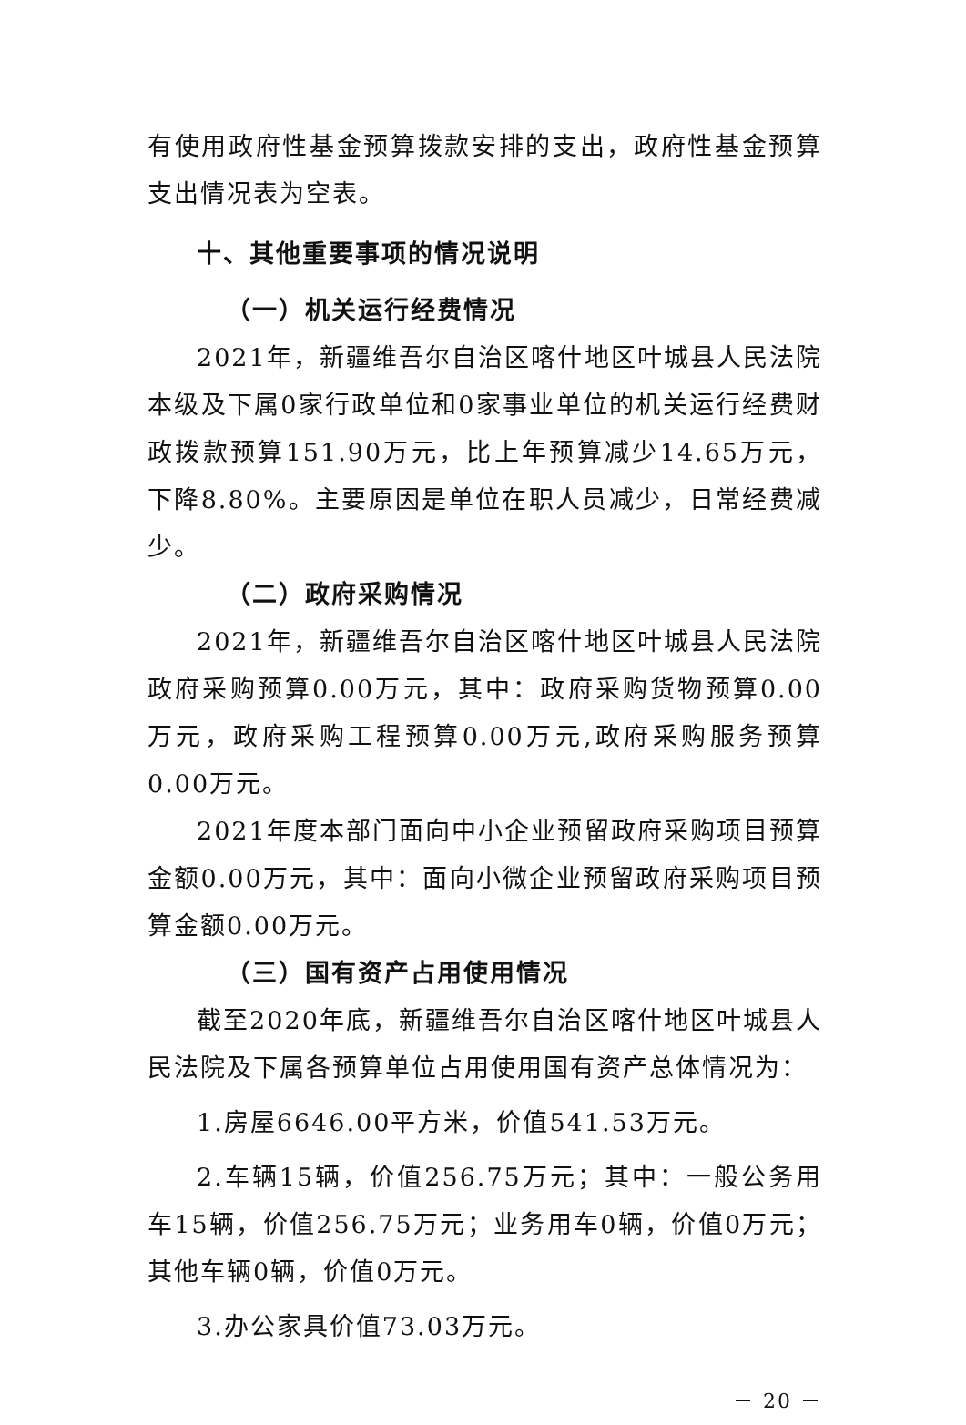有使用政府性基金预算拨款安排的支出，政府性基金预算支出情况表为空表。
十、其他重要事项的情况说明
（一）机关运行经费情况
2021年，新疆维吾尔自治区喀什地区叶城县人民法院本级及下属0家行政单位和0家事业单位的机关运行经费财政拨款预算151.90万元，比上年预算减少14.65万元，下降8.80%。主要原因是单位在职人员减少，日常经费减少。
（二）政府采购情况
2021年，新疆维吾尔自治区喀什地区叶城县人民法院政府采购预算0.00万元，其中：政府采购货物预算0.00万元，政府采购工程预算0.00万元,政府采购服务预算0.00万元。
2021年度本部门面向中小企业预留政府采购项目预算金额0.00万元，其中：面向小微企业预留政府采购项目预算金额0.00万元。
（三）国有资产占用使用情况
截至2020年底，新疆维吾尔自治区喀什地区叶城县人民法院及下属各预算单位占用使用国有资产总体情况为：
1.房屋6646.00平方米，价值541.53万元。
2.车辆15辆，价值256.75万元；其中：一般公务用车15辆，价值256.75万元；业务用车0辆，价值0万元；其他车辆0辆，价值0万元。
3.办公家具价值73.03万元。
－ 20 －